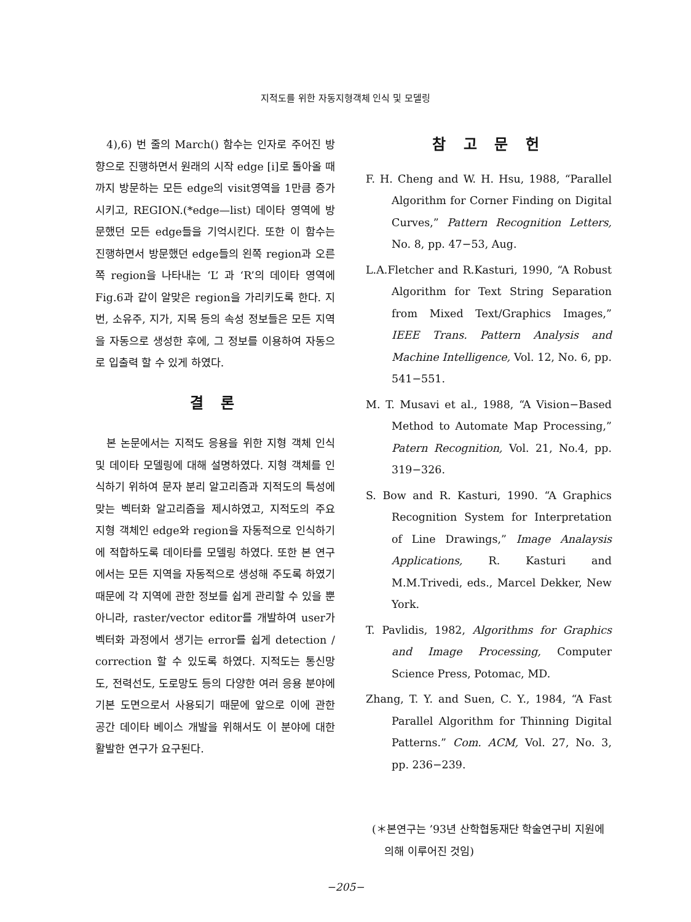지적도를 위한 자동지형객체 인식 및 모델링
4),6) 번 줄의 March() 함수는 인자로 주어진 방향으로 진행하면서 원래의 시작 edge [i]로 돌아올 때까지 방문하는 모든 edge의 visit영역을 1만큼 증가시키고, REGION.(*edge—list) 데이타 영역에 방문했던 모든 edge들을 기억시킨다. 또한 이 함수는 진행하면서 방문했던 edge들의 왼쪽 region과 오른쪽 region을 나타내는 ‘L’ 과 ‘R’의 데이타 영역에 Fig.6과 같이 알맞은 region을 가리키도록 한다. 지번, 소유주, 지가, 지목 등의 속성 정보들은 모든 지역을 자동으로 생성한 후에, 그 정보를 이용하여 자동으로 입출력 할 수 있게 하였다.
결 론
본 논문에서는 지적도 응용을 위한 지형 객체 인식 및 데이타 모델링에 대해 설명하였다. 지형 객체를 인식하기 위하여 문자 분리 알고리즘과 지적도의 특성에 맞는 벡터화 알고리즘을 제시하였고, 지적도의 주요 지형 객체인 edge와 region을 자동적으로 인식하기에 적합하도록 데이타를 모델링 하였다. 또한 본 연구에서는 모든 지역을 자동적으로 생성해 주도록 하였기 때문에 각 지역에 관한 정보를 쉽게 관리할 수 있을 뿐 아니라, raster/vector editor를 개발하여 user가 벡터화 과정에서 생기는 error를 쉽게 detection / correction 할 수 있도록 하였다. 지적도는 통신망도, 전력선도, 도로망도 등의 다양한 여러 응용 분야에 기본 도면으로서 사용되기 때문에 앞으로 이에 관한 공간 데이타 베이스 개발을 위해서도 이 분야에 대한 활발한 연구가 요구된다.
참 고 문 헌
F. H. Cheng and W. H. Hsu, 1988, “Parallel Algorithm for Corner Finding on Digital Curves,” Pattern Recognition Letters, No. 8, pp. 47−53, Aug.
L.A.Fletcher and R.Kasturi, 1990, “A Robust Algorithm for Text String Separation from Mixed Text/Graphics Images,” IEEE Trans. Pattern Analysis and Machine Intelligence, Vol. 12, No. 6, pp. 541−551.
M. T. Musavi et al., 1988, “A Vision−Based Method to Automate Map Processing,” Patern Recognition, Vol. 21, No.4, pp. 319−326.
S. Bow and R. Kasturi, 1990. “A Graphics Recognition System for Interpretation of Line Drawings,” Image Analaysis Applications, R. Kasturi and M.M.Trivedi, eds., Marcel Dekker, New York.
T. Pavlidis, 1982, Algorithms for Graphics and Image Processing, Computer Science Press, Potomac, MD.
Zhang, T. Y. and Suen, C. Y., 1984, “A Fast Parallel Algorithm for Thinning Digital Patterns.” Com. ACM, Vol. 27, No. 3, pp. 236−239.
(＊본연구는 ’93년 산학협동재단 학술연구비 지원에 의해 이루어진 것임)
−205−